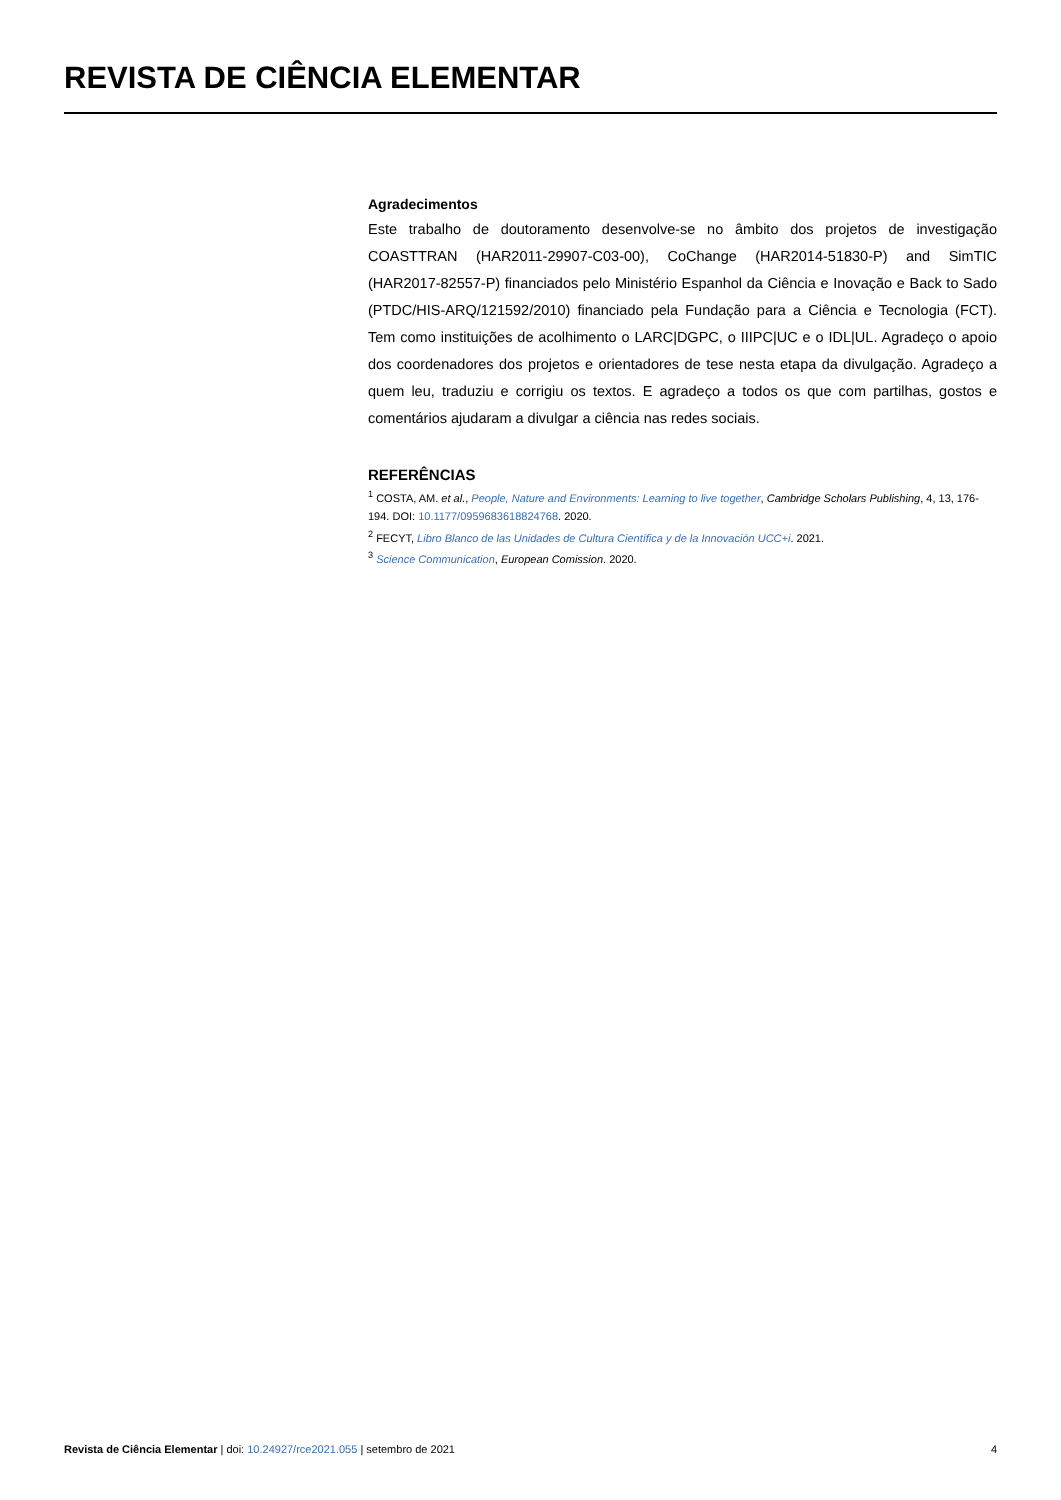REVISTA DE CIÊNCIA ELEMENTAR
Agradecimentos
Este trabalho de doutoramento desenvolve-se no âmbito dos projetos de investigação COASTTRAN (HAR2011-29907-C03-00), CoChange (HAR2014-51830-P) and SimTIC (HAR2017-82557-P) financiados pelo Ministério Espanhol da Ciência e Inovação e Back to Sado (PTDC/HIS-ARQ/121592/2010) financiado pela Fundação para a Ciência e Tecnologia (FCT). Tem como instituições de acolhimento o LARC|DGPC, o IIIPC|UC e o IDL|UL. Agradeço o apoio dos coordenadores dos projetos e orientadores de tese nesta etapa da divulgação. Agradeço a quem leu, traduziu e corrigiu os textos. E agradeço a todos os que com partilhas, gostos e comentários ajudaram a divulgar a ciência nas redes sociais.
REFERÊNCIAS
<sup>1</sup> COSTA, AM. et al., People, Nature and Environments: Learning to live together, Cambridge Scholars Publishing, 4, 13, 176-194. DOI: 10.1177/0959683618824768. 2020.
<sup>2</sup> FECYT, Libro Blanco de las Unidades de Cultura Científica y de la Innovación UCC+i. 2021.
<sup>3</sup> Science Communication, European Comission. 2020.
Revista de Ciência Elementar | doi: 10.24927/rce2021.055 | setembro de 2021 4